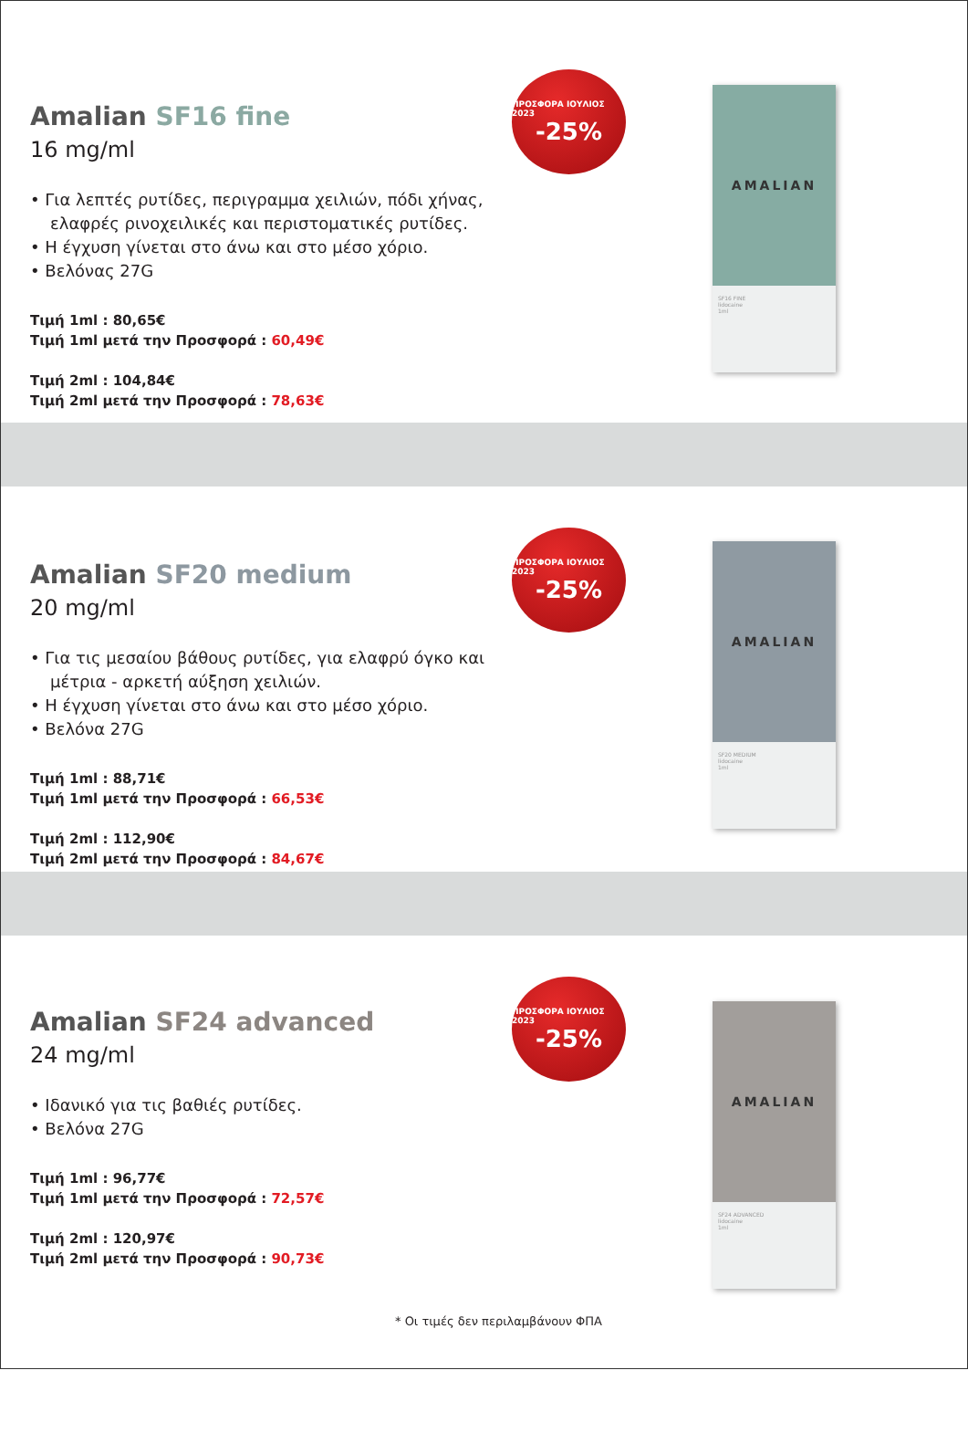Amalian SF16 fine
16 mg/ml
• Για λεπτές ρυτίδες, περιγραμμα χειλιών, πόδι χήνας, ελαφρές ρινοχειλικές και περιστοματικές ρυτίδες.
• Η έγχυση γίνεται στο άνω και στο μέσο χόριο.
• Βελόνας 27G
Τιμή 1ml : 80,65€
Τιμή 1ml μετά την Προσφορά : 60,49€
Τιμή 2ml : 104,84€
Τιμή 2ml μετά την Προσφορά : 78,63€
ΠΡΟΣΦΟΡΑ ΙΟΥΛΙΟΣ 2023
-25%
AMALIAN
SF16 FINE
lidocaine
1ml
Amalian SF20 medium
20 mg/ml
• Για τις μεσαίου βάθους ρυτίδες, για ελαφρύ όγκο και μέτρια - αρκετή αύξηση χειλιών.
• Η έγχυση γίνεται στο άνω και στο μέσο χόριο.
• Βελόνα 27G
Τιμή 1ml : 88,71€
Τιμή 1ml μετά την Προσφορά : 66,53€
Τιμή 2ml : 112,90€
Τιμή 2ml μετά την Προσφορά : 84,67€
ΠΡΟΣΦΟΡΑ ΙΟΥΛΙΟΣ 2023
-25%
AMALIAN
SF20 MEDIUM
lidocaine
1ml
Amalian SF24 advanced
24 mg/ml
• Ιδανικό για τις βαθιές ρυτίδες.
• Βελόνα 27G
Τιμή 1ml : 96,77€
Τιμή 1ml μετά την Προσφορά : 72,57€
Τιμή 2ml : 120,97€
Τιμή 2ml μετά την Προσφορά : 90,73€
* Οι τιμές δεν περιλαμβάνουν ΦΠΑ
ΠΡΟΣΦΟΡΑ ΙΟΥΛΙΟΣ 2023
-25%
AMALIAN
SF24 ADVANCED
lidocaine
1ml